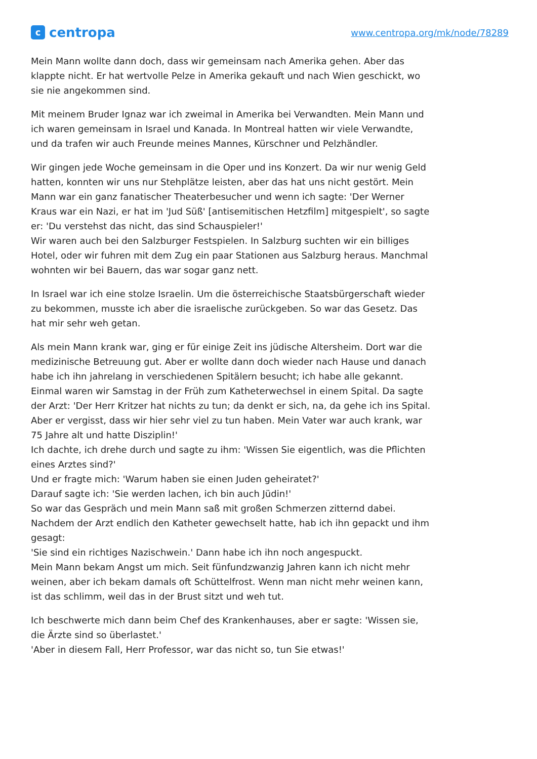ccentropa
www.centropa.org/mk/node/78289
Mein Mann wollte dann doch, dass wir gemeinsam nach Amerika gehen. Aber das klappte nicht. Er hat wertvolle Pelze in Amerika gekauft und nach Wien geschickt, wo sie nie angekommen sind.
Mit meinem Bruder Ignaz war ich zweimal in Amerika bei Verwandten. Mein Mann und ich waren gemeinsam in Israel und Kanada. In Montreal hatten wir viele Verwandte, und da trafen wir auch Freunde meines Mannes, Kürschner und Pelzhändler.
Wir gingen jede Woche gemeinsam in die Oper und ins Konzert. Da wir nur wenig Geld hatten, konnten wir uns nur Stehplätze leisten, aber das hat uns nicht gestört. Mein Mann war ein ganz fanatischer Theaterbesucher und wenn ich sagte: 'Der Werner Kraus war ein Nazi, er hat im 'Jud Süß' [antisemitischen Hetzfilm] mitgespielt', so sagte er: 'Du verstehst das nicht, das sind Schauspieler!'
Wir waren auch bei den Salzburger Festspielen. In Salzburg suchten wir ein billiges Hotel, oder wir fuhren mit dem Zug ein paar Stationen aus Salzburg heraus. Manchmal wohnten wir bei Bauern, das war sogar ganz nett.
In Israel war ich eine stolze Israelin. Um die österreichische Staatsbürgerschaft wieder zu bekommen, musste ich aber die israelische zurückgeben. So war das Gesetz. Das hat mir sehr weh getan.
Als mein Mann krank war, ging er für einige Zeit ins jüdische Altersheim. Dort war die medizinische Betreuung gut. Aber er wollte dann doch wieder nach Hause und danach habe ich ihn jahrelang in verschiedenen Spitälern besucht; ich habe alle gekannt.
Einmal waren wir Samstag in der Früh zum Katheterwechsel in einem Spital. Da sagte der Arzt: 'Der Herr Kritzer hat nichts zu tun; da denkt er sich, na, da gehe ich ins Spital. Aber er vergisst, dass wir hier sehr viel zu tun haben. Mein Vater war auch krank, war 75 Jahre alt und hatte Disziplin!'
Ich dachte, ich drehe durch und sagte zu ihm: 'Wissen Sie eigentlich, was die Pflichten eines Arztes sind?'
Und er fragte mich: 'Warum haben sie einen Juden geheiratet?'
Darauf sagte ich: 'Sie werden lachen, ich bin auch Jüdin!'
So war das Gespräch und mein Mann saß mit großen Schmerzen zitternd dabei. Nachdem der Arzt endlich den Katheter gewechselt hatte, hab ich ihn gepackt und ihm gesagt:
'Sie sind ein richtiges Nazischwein.' Dann habe ich ihn noch angespuckt.
Mein Mann bekam Angst um mich. Seit fünfundzwanzig Jahren kann ich nicht mehr weinen, aber ich bekam damals oft Schüttelfrost. Wenn man nicht mehr weinen kann, ist das schlimm, weil das in der Brust sitzt und weh tut.
Ich beschwerte mich dann beim Chef des Krankenhauses, aber er sagte: 'Wissen sie, die Ärzte sind so überlastet.'
'Aber in diesem Fall, Herr Professor, war das nicht so, tun Sie etwas!'